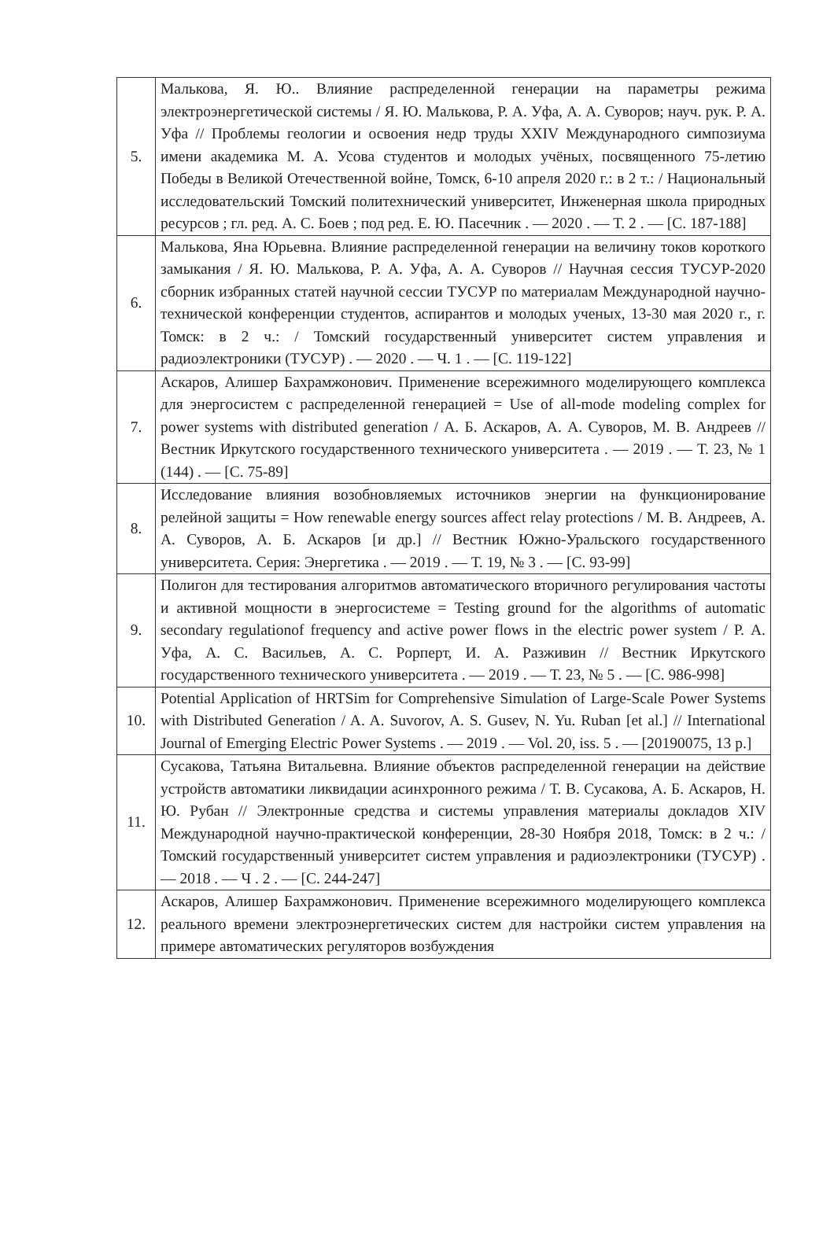| 5. | Малькова, Я. Ю.. Влияние распределенной генерации на параметры режима электроэнергетической системы / Я. Ю. Малькова, Р. А. Уфа, А. А. Суворов; науч. рук. Р. А. Уфа // Проблемы геологии и освоения недр труды XXIV Международного симпозиума имени академика М. А. Усова студентов и молодых учёных, посвященного 75-летию Победы в Великой Отечественной войне, Томск, 6-10 апреля 2020 г.: в 2 т.: / Национальный исследовательский Томский политехнический университет, Инженерная школа природных ресурсов ; гл. ред. А. С. Боев ; под ред. Е. Ю. Пасечник . — 2020 . — Т. 2 . — [С. 187-188] |
| 6. | Малькова, Яна Юрьевна. Влияние распределенной генерации на величину токов короткого замыкания / Я. Ю. Малькова, Р. А. Уфа, А. А. Суворов // Научная сессия ТУСУР-2020 сборник избранных статей научной сессии ТУСУР по материалам Международной научно-технической конференции студентов, аспирантов и молодых ученых, 13-30 мая 2020 г., г. Томск: в 2 ч.: / Томский государственный университет систем управления и радиоэлектроники (ТУСУР) . — 2020 . — Ч. 1 . — [С. 119-122] |
| 7. | Аскаров, Алишер Бахрамжонович. Применение всережимного моделирующего комплекса для энергосистем с распределенной генерацией = Use of all-mode modeling complex for power systems with distributed generation / А. Б. Аскаров, А. А. Суворов, М. В. Андреев // Вестник Иркутского государственного технического университета . — 2019 . — Т. 23, № 1 (144) . — [С. 75-89] |
| 8. | Исследование влияния возобновляемых источников энергии на функционирование релейной защиты = How renewable energy sources affect relay protections / М. В. Андреев, А. А. Суворов, А. Б. Аскаров [и др.] // Вестник Южно-Уральского государственного университета. Серия: Энергетика . — 2019 . — Т. 19, № 3 . — [С. 93-99] |
| 9. | Полигон для тестирования алгоритмов автоматического вторичного регулирования частоты и активной мощности в энергосистеме = Testing ground for the algorithms of automatic secondary regulationof frequency and active power flows in the electric power system / Р. А. Уфа, А. С. Васильев, А. С. Рopперт, И. А. Разживин // Вестник Иркутского государственного технического университета . — 2019 . — Т. 23, № 5 . — [С. 986-998] |
| 10. | Potential Application of HRTSim for Comprehensive Simulation of Large-Scale Power Systems with Distributed Generation / A. A. Suvorov, A. S. Gusev, N. Yu. Ruban [et al.] // International Journal of Emerging Electric Power Systems . — 2019 . — Vol. 20, iss. 5 . — [20190075, 13 p.] |
| 11. | Сусакова, Татьяна Витальевна. Влияние объектов распределенной генерации на действие устройств автоматики ликвидации асинхронного режима / Т. В. Сусакова, А. Б. Аскаров, Н. Ю. Рубан // Электронные средства и системы управления материалы докладов XIV Международной научно-практической конференции, 28-30 Ноября 2018, Томск: в 2 ч.: / Томский государственный университет систем управления и радиоэлектроники (ТУСУР) . — 2018 . — Ч . 2 . — [С. 244-247] |
| 12. | Аскаров, Алишер Бахрамжонович. Применение всережимного моделирующего комплекса реального времени электроэнергетических систем для настройки систем управления на примере автоматических регуляторов возбуждения |